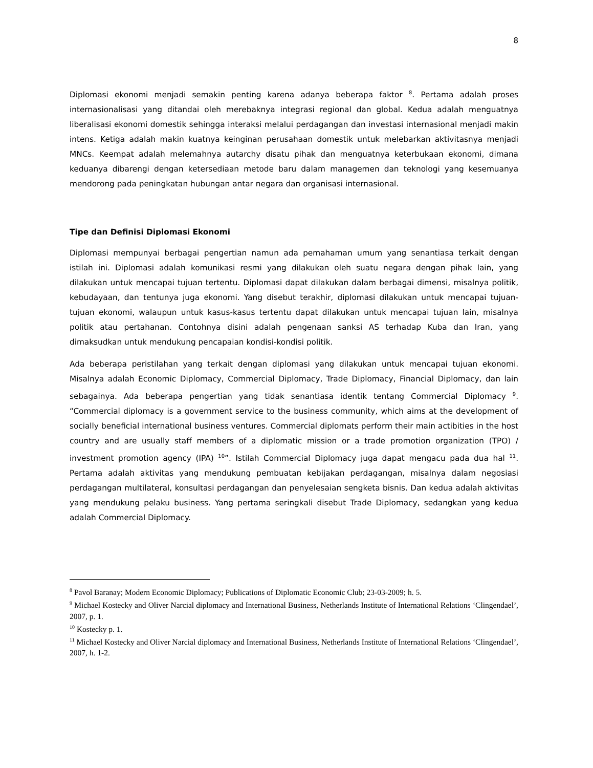8
Diplomasi ekonomi menjadi semakin penting karena adanya beberapa faktor <sup>8</sup>. Pertama adalah proses internasionalisasi yang ditandai oleh merebaknya integrasi regional dan global. Kedua adalah menguatnya liberalisasi ekonomi domestik sehingga interaksi melalui perdagangan dan investasi internasional menjadi makin intens. Ketiga adalah makin kuatnya keinginan perusahaan domestik untuk melebarkan aktivitasnya menjadi MNCs. Keempat adalah melemahnya autarchy disatu pihak dan menguatnya keterbukaan ekonomi, dimana keduanya dibarengi dengan ketersediaan metode baru dalam managemen dan teknologi yang kesemuanya mendorong pada peningkatan hubungan antar negara dan organisasi internasional.
Tipe dan Definisi Diplomasi Ekonomi
Diplomasi mempunyai berbagai pengertian namun ada pemahaman umum yang senantiasa terkait dengan istilah ini. Diplomasi adalah komunikasi resmi yang dilakukan oleh suatu negara dengan pihak lain, yang dilakukan untuk mencapai tujuan tertentu. Diplomasi dapat dilakukan dalam berbagai dimensi, misalnya politik, kebudayaan, dan tentunya juga ekonomi. Yang disebut terakhir, diplomasi dilakukan untuk mencapai tujuan-tujuan ekonomi, walaupun untuk kasus-kasus tertentu dapat dilakukan untuk mencapai tujuan lain, misalnya politik atau pertahanan. Contohnya disini adalah pengenaan sanksi AS terhadap Kuba dan Iran, yang dimaksudkan untuk mendukung pencapaian kondisi-kondisi politik.
Ada beberapa peristilahan yang terkait dengan diplomasi yang dilakukan untuk mencapai tujuan ekonomi. Misalnya adalah Economic Diplomacy, Commercial Diplomacy, Trade Diplomacy, Financial Diplomacy, dan lain sebagainya. Ada beberapa pengertian yang tidak senantiasa identik tentang Commercial Diplomacy <sup>9</sup>. “Commercial diplomacy is a government service to the business community, which aims at the development of socially beneficial international business ventures. Commercial diplomats perform their main actibities in the host country and are usually staff members of a diplomatic mission or a trade promotion organization (TPO) / investment promotion agency (IPA) <sup>10</sup>”. Istilah Commercial Diplomacy juga dapat mengacu pada dua hal <sup>11</sup>. Pertama adalah aktivitas yang mendukung pembuatan kebijakan perdagangan, misalnya dalam negosiasi perdagangan multilateral, konsultasi perdagangan dan penyelesaian sengketa bisnis. Dan kedua adalah aktivitas yang mendukung pelaku business. Yang pertama seringkali disebut Trade Diplomacy, sedangkan yang kedua adalah Commercial Diplomacy.
<sup>8</sup> Pavol Baranay; Modern Economic Diplomacy; Publications of Diplomatic Economic Club; 23-03-2009; h. 5.
<sup>9</sup> Michael Kostecky and Oliver Narcial diplomacy and International Business, Netherlands Institute of International Relations ‘Clingendael’, 2007, p. 1.
<sup>10</sup> Kostecky p. 1.
<sup>11</sup> Michael Kostecky and Oliver Narcial diplomacy and International Business, Netherlands Institute of International Relations ‘Clingendael’, 2007, h. 1-2.